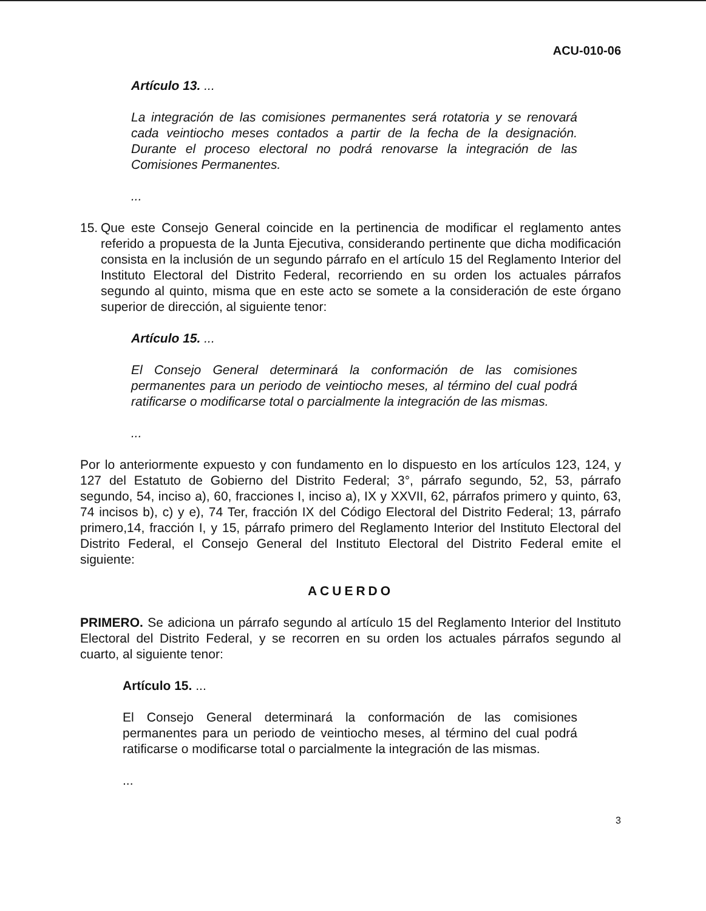ACU-010-06
Artículo 13. ...
La integración de las comisiones permanentes será rotatoria y se renovará cada veintiocho meses contados a partir de la fecha de la designación. Durante el proceso electoral no podrá renovarse la integración de las Comisiones Permanentes.
...
15.
Que este Consejo General coincide en la pertinencia de modificar el reglamento antes referido a propuesta de la Junta Ejecutiva, considerando pertinente que dicha modificación consista en la inclusión de un segundo párrafo en el artículo 15 del Reglamento Interior del Instituto Electoral del Distrito Federal, recorriendo en su orden los actuales párrafos segundo al quinto, misma que en este acto se somete a la consideración de este órgano superior de dirección, al siguiente tenor:
Artículo 15. ...
El Consejo General determinará la conformación de las comisiones permanentes para un periodo de veintiocho meses, al término del cual podrá ratificarse o modificarse total o parcialmente la integración de las mismas.
...
Por lo anteriormente expuesto y con fundamento en lo dispuesto en los artículos 123, 124, y 127 del Estatuto de Gobierno del Distrito Federal; 3°, párrafo segundo, 52, 53, párrafo segundo, 54, inciso a), 60, fracciones I, inciso a), IX y XXVII, 62, párrafos primero y quinto, 63, 74 incisos b), c) y e), 74 Ter, fracción IX del Código Electoral del Distrito Federal; 13, párrafo primero,14, fracción I, y 15, párrafo primero del Reglamento Interior del Instituto Electoral del Distrito Federal, el Consejo General del Instituto Electoral del Distrito Federal emite el siguiente:
ACUERDO
PRIMERO. Se adiciona un párrafo segundo al artículo 15 del Reglamento Interior del Instituto Electoral del Distrito Federal, y se recorren en su orden los actuales párrafos segundo al cuarto, al siguiente tenor:
Artículo 15. ...
El Consejo General determinará la conformación de las comisiones permanentes para un periodo de veintiocho meses, al término del cual podrá ratificarse o modificarse total o parcialmente la integración de las mismas.
...
3